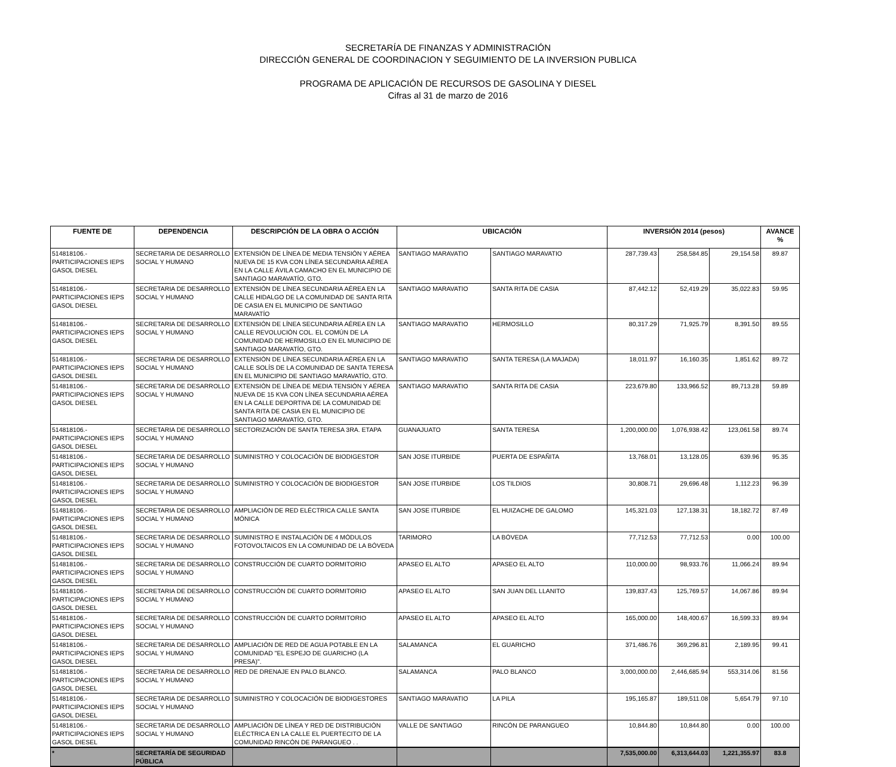SECRETARÍA DE FINANZAS Y ADMINISTRACIÓN
DIRECCIÓN GENERAL DE COORDINACION Y SEGUIMIENTO DE LA INVERSION PUBLICA
PROGRAMA DE APLICACIÓN DE RECURSOS DE GASOLINA Y DIESEL
Cifras al 31 de marzo de 2016
| FUENTE DE | DEPENDENCIA | DESCRIPCIÓN DE LA OBRA O ACCIÓN | UBICACIÓN | | INVERSIÓN 2014 (pesos) | | | AVANCE % |
| --- | --- | --- | --- | --- | --- | --- | --- | --- |
| 514818106.- PARTICIPACIONES IEPS GASOL DIESEL | SECRETARIA DE DESARROLLO SOCIAL Y HUMANO | EXTENSIÓN DE LÍNEA DE MEDIA TENSIÓN Y AÉREA NUEVA DE 15 KVA CON LÍNEA SECUNDARIA AÉREA EN LA CALLE ÁVILA CAMACHO EN EL MUNICIPIO DE SANTIAGO MARAVATÍO, GTO. | SANTIAGO MARAVATIO | SANTIAGO MARAVATIO | 287,739.43 | 258,584.85 | 29,154.58 | 89.87 |
| 514818106.- PARTICIPACIONES IEPS GASOL DIESEL | SECRETARIA DE DESARROLLO SOCIAL Y HUMANO | EXTENSIÓN DE LÍNEA SECUNDARIA AÉREA EN LA CALLE HIDALGO DE LA COMUNIDAD DE SANTA RITA DE CASIA EN EL MUNICIPIO DE SANTIAGO MARAVATÍO | SANTIAGO MARAVATIO | SANTA RITA DE CASIA | 87,442.12 | 52,419.29 | 35,022.83 | 59.95 |
| 514818106.- PARTICIPACIONES IEPS GASOL DIESEL | SECRETARIA DE DESARROLLO SOCIAL Y HUMANO | EXTENSIÓN DE LÍNEA SECUNDARIA AÉREA EN LA CALLE REVOLUCIÓN COL. EL COMÚN DE LA COMUNIDAD DE HERMOSILLO EN EL MUNICIPIO DE SANTIAGO MARAVATÍO, GTO. | SANTIAGO MARAVATIO | HERMOSILLO | 80,317.29 | 71,925.79 | 8,391.50 | 89.55 |
| 514818106.- PARTICIPACIONES IEPS GASOL DIESEL | SECRETARIA DE DESARROLLO SOCIAL Y HUMANO | EXTENSIÓN DE LÍNEA SECUNDARIA AÉREA EN LA CALLE SOLÍS DE LA COMUNIDAD DE SANTA TERESA EN EL MUNICIPIO DE SANTIAGO MARAVATÍO, GTO. | SANTIAGO MARAVATIO | SANTA TERESA (LA MAJADA) | 18,011.97 | 16,160.35 | 1,851.62 | 89.72 |
| 514818106.- PARTICIPACIONES IEPS GASOL DIESEL | SECRETARIA DE DESARROLLO SOCIAL Y HUMANO | EXTENSIÓN DE LÍNEA DE MEDIA TENSIÓN Y AÉREA NUEVA DE 15 KVA CON LÍNEA SECUNDARIA AÉREA EN LA CALLE DEPORTIVA DE LA COMUNIDAD DE SANTA RITA DE CASIA EN EL MUNICIPIO DE SANTIAGO MARAVATÍO, GTO. | SANTIAGO MARAVATIO | SANTA RITA DE CASIA | 223,679.80 | 133,966.52 | 89,713.28 | 59.89 |
| 514818106.- PARTICIPACIONES IEPS GASOL DIESEL | SECRETARIA DE DESARROLLO SOCIAL Y HUMANO | SECTORIZACIÓN DE SANTA TERESA 3RA. ETAPA | GUANAJUATO | SANTA TERESA | 1,200,000.00 | 1,076,938.42 | 123,061.58 | 89.74 |
| 514818106.- PARTICIPACIONES IEPS GASOL DIESEL | SECRETARIA DE DESARROLLO SOCIAL Y HUMANO | SUMINISTRO Y COLOCACIÓN DE BIODIGESTOR | SAN JOSE ITURBIDE | PUERTA DE ESPAÑITA | 13,768.01 | 13,128.05 | 639.96 | 95.35 |
| 514818106.- PARTICIPACIONES IEPS GASOL DIESEL | SECRETARIA DE DESARROLLO SOCIAL Y HUMANO | SUMINISTRO Y COLOCACIÓN DE BIODIGESTOR | SAN JOSE ITURBIDE | LOS TILDIOS | 30,808.71 | 29,696.48 | 1,112.23 | 96.39 |
| 514818106.- PARTICIPACIONES IEPS GASOL DIESEL | SECRETARIA DE DESARROLLO SOCIAL Y HUMANO | AMPLIACIÓN DE RED ELÉCTRICA CALLE SANTA MÓNICA | SAN JOSE ITURBIDE | EL HUIZACHE DE GALOMO | 145,321.03 | 127,138.31 | 18,182.72 | 87.49 |
| 514818106.- PARTICIPACIONES IEPS GASOL DIESEL | SECRETARIA DE DESARROLLO SOCIAL Y HUMANO | SUMINISTRO E INSTALACIÓN DE 4 MÓDULOS FOTOVOLTAICOS EN LA COMUNIDAD DE LA BÓVEDA | TARIMORO | LA BÓVEDA | 77,712.53 | 77,712.53 | 0.00 | 100.00 |
| 514818106.- PARTICIPACIONES IEPS GASOL DIESEL | SECRETARIA DE DESARROLLO SOCIAL Y HUMANO | CONSTRUCCIÓN DE CUARTO DORMITORIO | APASEO EL ALTO | APASEO EL ALTO | 110,000.00 | 98,933.76 | 11,066.24 | 89.94 |
| 514818106.- PARTICIPACIONES IEPS GASOL DIESEL | SECRETARIA DE DESARROLLO SOCIAL Y HUMANO | CONSTRUCCIÓN DE CUARTO DORMITORIO | APASEO EL ALTO | SAN JUAN DEL LLANITO | 139,837.43 | 125,769.57 | 14,067.86 | 89.94 |
| 514818106.- PARTICIPACIONES IEPS GASOL DIESEL | SECRETARIA DE DESARROLLO SOCIAL Y HUMANO | CONSTRUCCIÓN DE CUARTO DORMITORIO | APASEO EL ALTO | APASEO EL ALTO | 165,000.00 | 148,400.67 | 16,599.33 | 89.94 |
| 514818106.- PARTICIPACIONES IEPS GASOL DIESEL | SECRETARIA DE DESARROLLO SOCIAL Y HUMANO | AMPLIACIÓN DE RED DE AGUA POTABLE EN LA COMUNIDAD "EL ESPEJO DE GUARICHO (LA PRESA)". | SALAMANCA | EL GUARICHO | 371,486.76 | 369,296.81 | 2,189.95 | 99.41 |
| 514818106.- PARTICIPACIONES IEPS GASOL DIESEL | SECRETARIA DE DESARROLLO SOCIAL Y HUMANO | RED DE DRENAJE EN PALO BLANCO. | SALAMANCA | PALO BLANCO | 3,000,000.00 | 2,446,685.94 | 553,314.06 | 81.56 |
| 514818106.- PARTICIPACIONES IEPS GASOL DIESEL | SECRETARIA DE DESARROLLO SOCIAL Y HUMANO | SUMINISTRO Y COLOCACIÓN DE BIODIGESTORES | SANTIAGO MARAVATIO | LA PILA | 195,165.87 | 189,511.08 | 5,654.79 | 97.10 |
| 514818106.- PARTICIPACIONES IEPS GASOL DIESEL | SECRETARIA DE DESARROLLO SOCIAL Y HUMANO | AMPLIACIÓN DE LÍNEA Y RED DE DISTRIBUCIÓN ELÉCTRICA EN LA CALLE EL PUERTECITO DE LA COMUNIDAD RINCÓN DE PARANGUEO . . | VALLE DE SANTIAGO | RINCÓN DE PARANGUEO | 10,844.80 | 10,844.80 | 0.00 | 100.00 |
| * | SECRETARÍA DE SEGURIDAD PÚBLICA | | | | 7,535,000.00 | 6,313,644.03 | 1,221,355.97 | 83.8 |